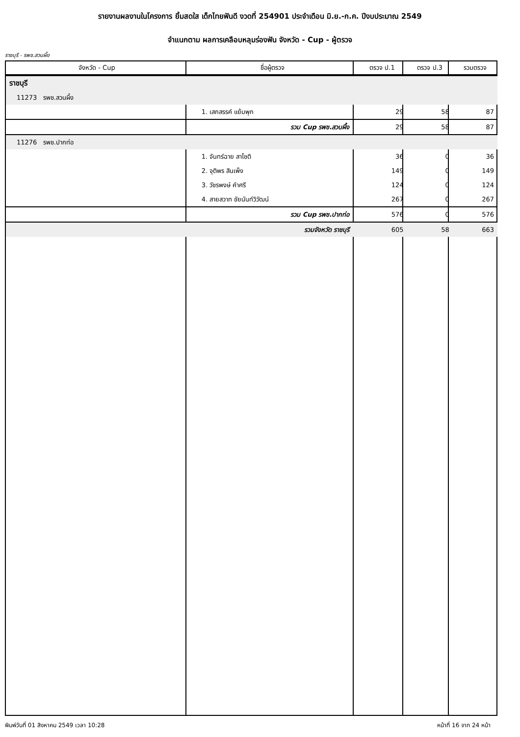รายงานผลงานในโครงการ ยิ้มสดใส เด็กไทยฟันดี งวดที่ 254901 ประจำเดือน มิ.ย.-ก.ค. ปีงบประมาณ 2549
จำแนกตาม ผลการเคลือบหลุมร่องฟัน จังหวัด - Cup - ผู้ตรวจ
ราชบุรี - รพช.สวนผึ้ง
| จังหวัด - Cup | ชื่อผู้ตรวจ | ตรวจ ป.1 | ตรวจ ป.3 | รวมตรวจ |
| --- | --- | --- | --- | --- |
| ราชบุรี | | | | |
| 11273 รพช.สวนผึ้ง | | | | |
| | 1. เสกสรรค์ แย้มพุก | 29 | 58 | 87 |
| | รวม Cup รพช.สวนผึ้ง | 29 | 58 | 87 |
| 11276 รพช.ปากท่อ | | | | |
| | 1. จันทร์ฉาย สาโชติ | 36 | 0 | 36 |
| | 2. จุติพร สินเพ็ง | 149 | 0 | 149 |
| | 3. วัชรพงษ์ คำศรี | 124 | 0 | 124 |
| | 4. สายสวาท ชัยนันท์วิวัฒน์ | 267 | 0 | 267 |
| | รวม Cup รพช.ปากท่อ | 576 | 0 | 576 |
| | รวมจังหวัด ราชบุรี | 605 | 58 | 663 |
พิมพ์วันที่ 01 สิงหาคม 2549 เวลา 10:28 หน้าที่ 16 จาก 24 หน้า